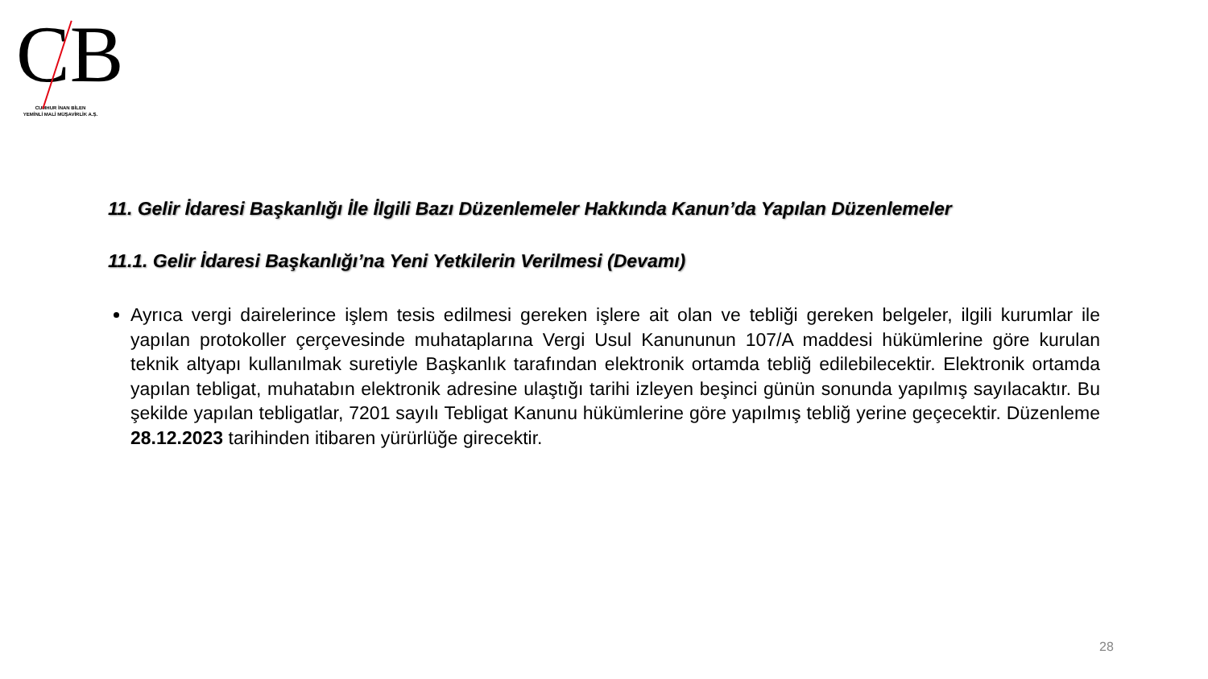CB
CUMHUR İNAN BİLEN
YEMİNLİ MALİ MÜŞAVİRLİK A.Ş.
11. Gelir İdaresi Başkanlığı İle İlgili Bazı Düzenlemeler Hakkında Kanun’da Yapılan Düzenlemeler
11.1. Gelir İdaresi Başkanlığı’na Yeni Yetkilerin Verilmesi (Devamı)
Ayrıca vergi dairelerince işlem tesis edilmesi gereken işlere ait olan ve tebliği gereken belgeler, ilgili kurumlar ile yapılan protokoller çerçevesinde muhataplarına Vergi Usul Kanununun 107/A maddesi hükümlerine göre kurulan teknik altyapı kullanılmak suretiyle Başkanlık tarafından elektronik ortamda tebliğ edilebilecektir. Elektronik ortamda yapılan tebligat, muhatabın elektronik adresine ulaştığı tarihi izleyen beşinci günün sonunda yapılmış sayılacaktır. Bu şekilde yapılan tebligatlar, 7201 sayılı Tebligat Kanunu hükümlerine göre yapılmış tebliğ yerine geçecektir. Düzenleme 28.12.2023 tarihinden itibaren yürürlüğe girecektir.
28